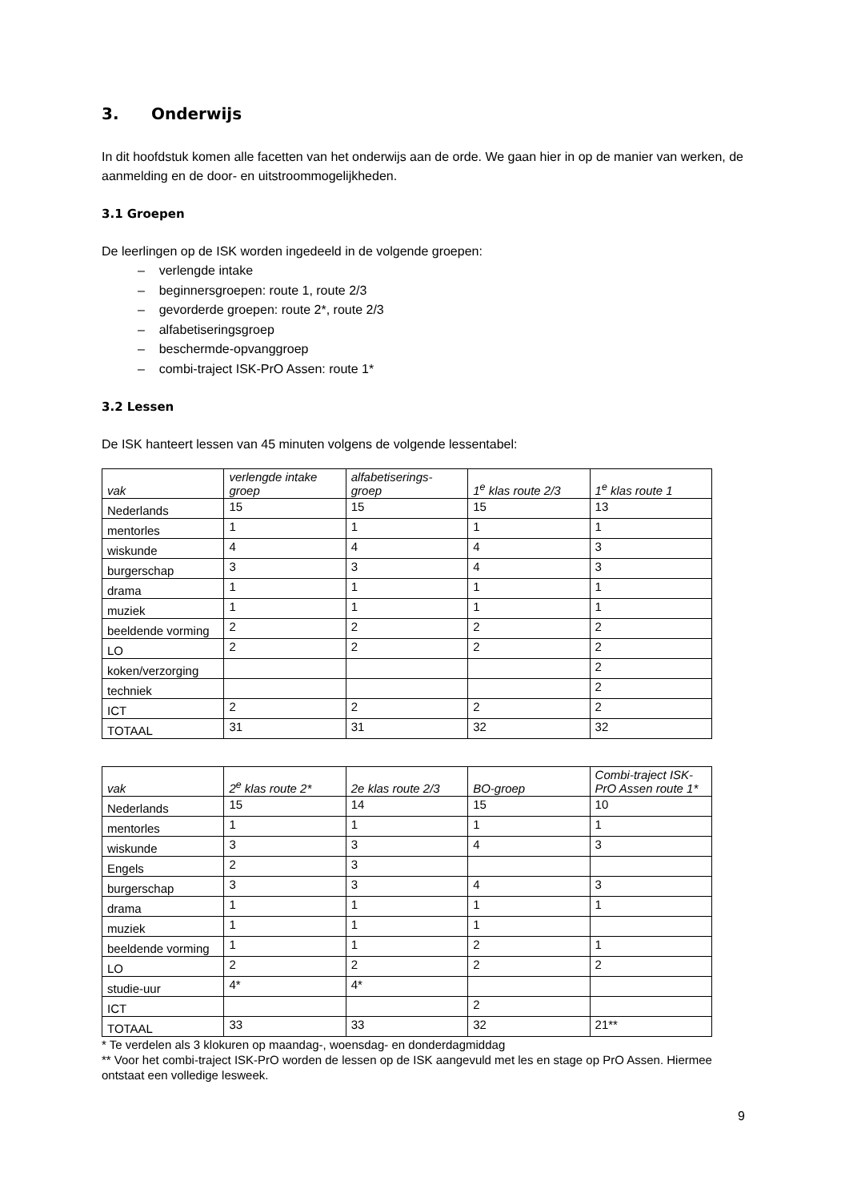3. Onderwijs
In dit hoofdstuk komen alle facetten van het onderwijs aan de orde. We gaan hier in op de manier van werken, de aanmelding en de door- en uitstroommogelijkheden.
3.1 Groepen
De leerlingen op de ISK worden ingedeeld in de volgende groepen:
– verlengde intake
– beginnersgroepen: route 1, route 2/3
– gevorderde groepen: route 2*, route 2/3
– alfabetiseringsgroep
– beschermde-opvanggroep
– combi-traject ISK-PrO Assen: route 1*
3.2 Lessen
De ISK hanteert lessen van 45 minuten volgens de volgende lessentabel:
| vak | verlengde intake groep | alfabetiserings-groep | 1<sup>e</sup> klas route 2/3 | 1<sup>e</sup> klas route 1 |
| --- | --- | --- | --- | --- |
| Nederlands | 15 | 15 | 15 | 13 |
| mentorles | 1 | 1 | 1 | 1 |
| wiskunde | 4 | 4 | 4 | 3 |
| burgerschap | 3 | 3 | 4 | 3 |
| drama | 1 | 1 | 1 | 1 |
| muziek | 1 | 1 | 1 | 1 |
| beeldende vorming | 2 | 2 | 2 | 2 |
| LO | 2 | 2 | 2 | 2 |
| koken/verzorging | | | | 2 |
| techniek | | | | 2 |
| ICT | 2 | 2 | 2 | 2 |
| TOTAAL | 31 | 31 | 32 | 32 |
| vak | 2<sup>e</sup> klas route 2* | 2e klas route 2/3 | BO-groep | Combi-traject ISK-PrO Assen route 1* |
| --- | --- | --- | --- | --- |
| Nederlands | 15 | 14 | 15 | 10 |
| mentorles | 1 | 1 | 1 | 1 |
| wiskunde | 3 | 3 | 4 | 3 |
| Engels | 2 | 3 | | |
| burgerschap | 3 | 3 | 4 | 3 |
| drama | 1 | 1 | 1 | 1 |
| muziek | 1 | 1 | 1 | |
| beeldende vorming | 1 | 1 | 2 | 1 |
| LO | 2 | 2 | 2 | 2 |
| studie-uur | 4* | 4* | | |
| ICT | | | 2 | |
| TOTAAL | 33 | 33 | 32 | 21** |
* Te verdelen als 3 klokuren op maandag-, woensdag- en donderdagmiddag
** Voor het combi-traject ISK-PrO worden de lessen op de ISK aangevuld met les en stage op PrO Assen. Hiermee ontstaat een volledige lesweek.
9